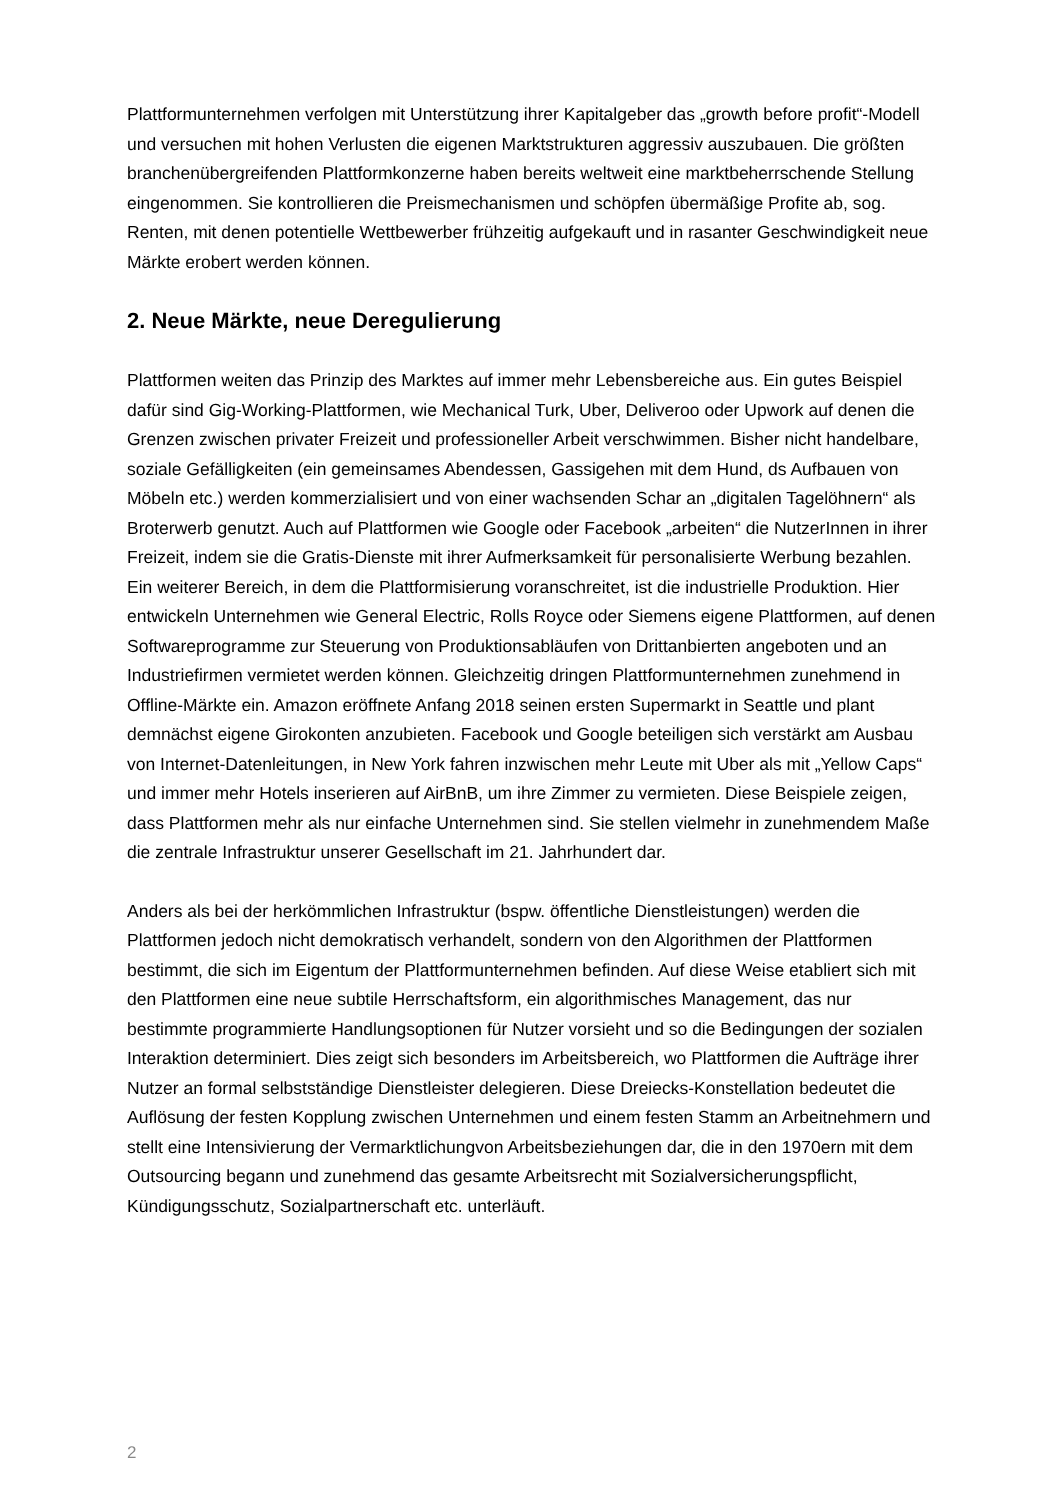Plattformunternehmen verfolgen mit Unterstützung ihrer Kapitalgeber das „growth before profit“-Modell und versuchen mit hohen Verlusten die eigenen Marktstrukturen aggressiv auszubauen. Die größten branchenübergreifenden Plattformkonzerne haben bereits weltweit eine marktbeherrschende Stellung eingenommen. Sie kontrollieren die Preismechanismen und schöpfen übermäßige Profite ab, sog. Renten, mit denen potentielle Wettbewerber frühzeitig aufgekauft und in rasanter Geschwindigkeit neue Märkte erobert werden können.
2. Neue Märkte, neue Deregulierung
Plattformen weiten das Prinzip des Marktes auf immer mehr Lebensbereiche aus. Ein gutes Beispiel dafür sind Gig-Working-Plattformen, wie Mechanical Turk, Uber, Deliveroo oder Upwork auf denen die Grenzen zwischen privater Freizeit und professioneller Arbeit verschwimmen. Bisher nicht handelbare, soziale Gefälligkeiten (ein gemeinsames Abendessen, Gassigehen mit dem Hund, ds Aufbauen von Möbeln etc.) werden kommerzialisiert und von einer wachsenden Schar an „digitalen Tagelöhnern“ als Broterwerb genutzt. Auch auf Plattformen wie Google oder Facebook „arbeiten“ die NutzerInnen in ihrer Freizeit, indem sie die Gratis-Dienste mit ihrer Aufmerksamkeit für personalisierte Werbung bezahlen. Ein weiterer Bereich, in dem die Plattformisierung voranschreitet, ist die industrielle Produktion. Hier entwickeln Unternehmen wie General Electric, Rolls Royce oder Siemens eigene Plattformen, auf denen Softwareprogramme zur Steuerung von Produktionsabläufen von Drittanbierten angeboten und an Industriefirmen vermietet werden können. Gleichzeitig dringen Plattformunternehmen zunehmend in Offline-Märkte ein. Amazon eröffnete Anfang 2018 seinen ersten Supermarkt in Seattle und plant demnächst eigene Girokonten anzubieten. Facebook und Google beteiligen sich verstärkt am Ausbau von Internet-Datenleitungen, in New York fahren inzwischen mehr Leute mit Uber als mit „Yellow Caps“ und immer mehr Hotels inserieren auf AirBnB, um ihre Zimmer zu vermieten. Diese Beispiele zeigen, dass Plattformen mehr als nur einfache Unternehmen sind. Sie stellen vielmehr in zunehmendem Maße die zentrale Infrastruktur unserer Gesellschaft im 21. Jahrhundert dar.
Anders als bei der herkömmlichen Infrastruktur (bspw. öffentliche Dienstleistungen) werden die Plattformen jedoch nicht demokratisch verhandelt, sondern von den Algorithmen der Plattformen bestimmt, die sich im Eigentum der Plattformunternehmen befinden. Auf diese Weise etabliert sich mit den Plattformen eine neue subtile Herrschaftsform, ein algorithmisches Management, das nur bestimmte programmierte Handlungsoptionen für Nutzer vorsieht und so die Bedingungen der sozialen Interaktion determiniert. Dies zeigt sich besonders im Arbeitsbereich, wo Plattformen die Aufträge ihrer Nutzer an formal selbstständige Dienstleister delegieren. Diese Dreiecks-Konstellation bedeutet die Auflösung der festen Kopplung zwischen Unternehmen und einem festen Stamm an Arbeitnehmern und stellt eine Intensivierung der Vermarktlichungvon Arbeitsbeziehungen dar, die in den 1970ern mit dem Outsourcing begann und zunehmend das gesamte Arbeitsrecht mit Sozialversicherungspflicht, Kündigungsschutz, Sozialpartnerschaft etc. unterläuft.
2